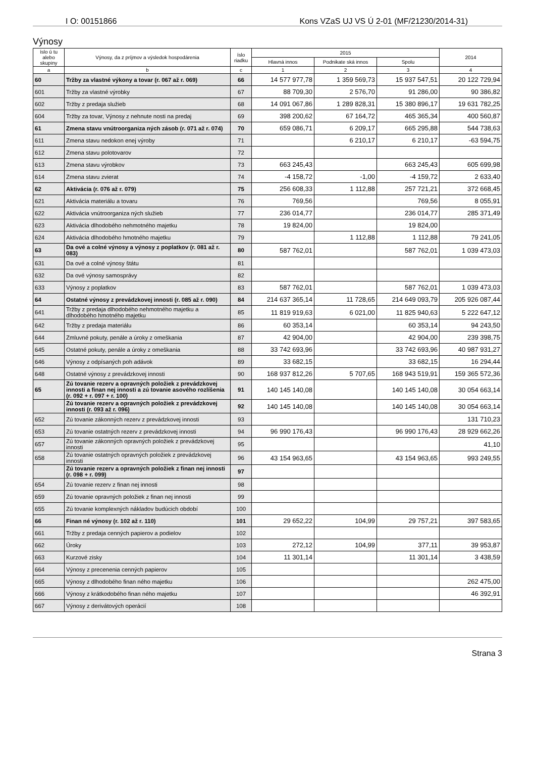I O: 00151866 Kons VZaS UJ VS Ú 2-01 (MF/21230/2014-31)
Výnosy
| íslo ú tu alebo skupiny | Výnosy, da z príjmov a výsledok hospodárenia | íslo riadku | 2015 | | | 2014 |
| --- | --- | --- | --- | --- | --- | --- |
| | | | Hlavná innos | Podnikate ská innos | Spolu | |
| a | b | c | 1 | 2 | 3 | 4 |
| 60 | Tržby za vlastné výkony a tovar (r. 067 až r. 069) | 66 | 14 577 977,78 | 1 359 569,73 | 15 937 547,51 | 20 122 729,94 |
| 601 | Tržby za vlastné výrobky | 67 | 88 709,30 | 2 576,70 | 91 286,00 | 90 386,82 |
| 602 | Tržby z predaja služieb | 68 | 14 091 067,86 | 1 289 828,31 | 15 380 896,17 | 19 631 782,25 |
| 604 | Tržby za tovar, Výnosy z nehnute nosti na predaj | 69 | 398 200,62 | 67 164,72 | 465 365,34 | 400 560,87 |
| 61 | Zmena stavu vnútroorganiza ných zásob (r. 071 až r. 074) | 70 | 659 086,71 | 6 209,17 | 665 295,88 | 544 738,63 |
| 611 | Zmena stavu nedokon enej výroby | 71 | | 6 210,17 | 6 210,17 | -63 594,75 |
| 612 | Zmena stavu polotovarov | 72 | | | | |
| 613 | Zmena stavu výrobkov | 73 | 663 245,43 | | 663 245,43 | 605 699,98 |
| 614 | Zmena stavu zvierat | 74 | -4 158,72 | -1,00 | -4 159,72 | 2 633,40 |
| 62 | Aktivácia (r. 076 až r. 079) | 75 | 256 608,33 | 1 112,88 | 257 721,21 | 372 668,45 |
| 621 | Aktivácia materiálu a tovaru | 76 | 769,56 | | 769,56 | 8 055,91 |
| 622 | Aktivácia vnútroorganiza ných služieb | 77 | 236 014,77 | | 236 014,77 | 285 371,49 |
| 623 | Aktivácia dlhodobého nehmotného majetku | 78 | 19 824,00 | | 19 824,00 | |
| 624 | Aktivácia dlhodobého hmotného majetku | 79 | | 1 112,88 | 1 112,88 | 79 241,05 |
| 63 | Da ové a colné výnosy a výnosy z poplatkov (r. 081 až r. 083) | 80 | 587 762,01 | | 587 762,01 | 1 039 473,03 |
| 631 | Da ové a colné výnosy štátu | 81 | | | | |
| 632 | Da ové výnosy samosprávy | 82 | | | | |
| 633 | Výnosy z poplatkov | 83 | 587 762,01 | | 587 762,01 | 1 039 473,03 |
| 64 | Ostatné výnosy z prevádzkovej innosti (r. 085 až r. 090) | 84 | 214 637 365,14 | 11 728,65 | 214 649 093,79 | 205 926 087,44 |
| 641 | Tržby z predaja dlhodobého nehmotného majetku a dlhodobého hmotného majetku | 85 | 11 819 919,63 | 6 021,00 | 11 825 940,63 | 5 222 647,12 |
| 642 | Tržby z predaja materiálu | 86 | 60 353,14 | | 60 353,14 | 94 243,50 |
| 644 | Zmluvné pokuty, penále a úroky z omeškania | 87 | 42 904,00 | | 42 904,00 | 239 398,75 |
| 645 | Ostatné pokuty, penále a úroky z omeškania | 88 | 33 742 693,96 | | 33 742 693,96 | 40 987 931,27 |
| 646 | Výnosy z odpísaných poh adávok | 89 | 33 682,15 | | 33 682,15 | 16 294,44 |
| 648 | Ostatné výnosy z prevádzkovej innosti | 90 | 168 937 812,26 | 5 707,65 | 168 943 519,91 | 159 365 572,36 |
| 65 | Zú tovanie rezerv a opravných položiek z prevádzkovej innosti a finan nej innosti a zú tovanie asového rozlíšenia (r. 092 + r. 097 + r. 100) | 91 | 140 145 140,08 | | 140 145 140,08 | 30 054 663,14 |
| | Zú tovanie rezerv a opravných položiek z prevádzkovej innosti (r. 093 až r. 096) | 92 | 140 145 140,08 | | 140 145 140,08 | 30 054 663,14 |
| 652 | Zú tovanie zákonných rezerv z prevádzkovej innosti | 93 | | | | 131 710,23 |
| 653 | Zú tovanie ostatných rezerv z prevádzkovej innosti | 94 | 96 990 176,43 | | 96 990 176,43 | 28 929 662,26 |
| 657 | Zú tovanie zákonných opravných položiek z prevádzkovej innosti | 95 | | | | 41,10 |
| 658 | Zú tovanie ostatných opravných položiek z prevádzkovej innosti | 96 | 43 154 963,65 | | 43 154 963,65 | 993 249,55 |
| | Zú tovanie rezerv a opravných položiek z finan nej innosti (r. 098 + r. 099) | 97 | | | | |
| 654 | Zú tovanie rezerv z finan nej innosti | 98 | | | | |
| 659 | Zú tovanie opravných položiek z finan nej innosti | 99 | | | | |
| 655 | Zú tovanie komplexných nákladov budúcich období | 100 | | | | |
| 66 | Finan né výnosy (r. 102 až r. 110) | 101 | 29 652,22 | 104,99 | 29 757,21 | 397 583,65 |
| 661 | Tržby z predaja cenných papierov a podielov | 102 | | | | |
| 662 | Úroky | 103 | 272,12 | 104,99 | 377,11 | 39 953,87 |
| 663 | Kurzové zisky | 104 | 11 301,14 | | 11 301,14 | 3 438,59 |
| 664 | Výnosy z precenenia cenných papierov | 105 | | | | |
| 665 | Výnosy z dlhodobého finan ného majetku | 106 | | | | 262 475,00 |
| 666 | Výnosy z krátkodobého finan ného majetku | 107 | | | | 46 392,91 |
| 667 | Výnosy z derivátových operácií | 108 | | | | |
Strana 3